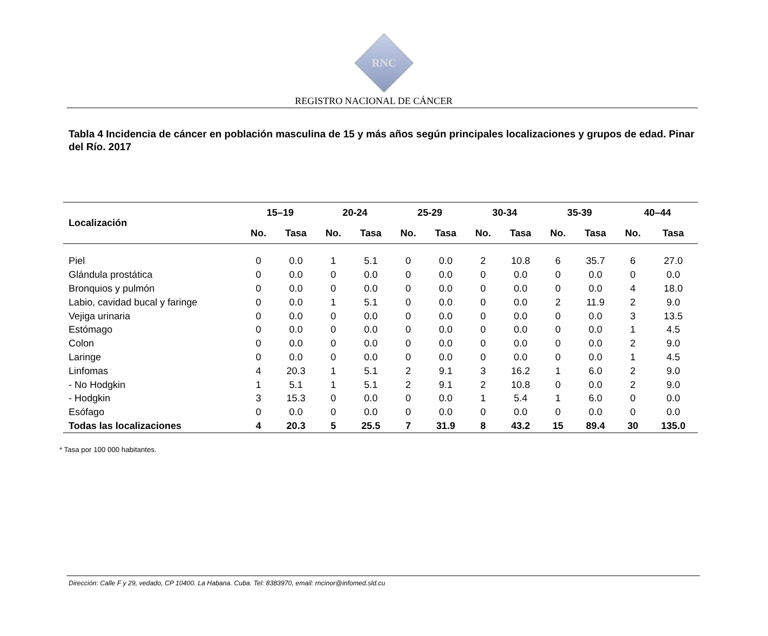RNC
REGISTRO NACIONAL DE CÁNCER
Tabla 4 Incidencia de cáncer en población masculina de 15 y más años según principales localizaciones y grupos de edad. Pinar del Río. 2017
| Localización | 15–19 | | 20-24 | | 25-29 | | 30-34 | | 35-39 | | 40–44 | |
| --- | --- | --- | --- | --- | --- | --- | --- | --- | --- | --- | --- | --- |
| | No. | Tasa | No. | Tasa | No. | Tasa | No. | Tasa | No. | Tasa | No. | Tasa |
| Piel | 0 | 0.0 | 1 | 5.1 | 0 | 0.0 | 2 | 10.8 | 6 | 35.7 | 6 | 27.0 |
| Glándula prostática | 0 | 0.0 | 0 | 0.0 | 0 | 0.0 | 0 | 0.0 | 0 | 0.0 | 0 | 0.0 |
| Bronquios y pulmón | 0 | 0.0 | 0 | 0.0 | 0 | 0.0 | 0 | 0.0 | 0 | 0.0 | 4 | 18.0 |
| Labio, cavidad bucal y faringe | 0 | 0.0 | 1 | 5.1 | 0 | 0.0 | 0 | 0.0 | 2 | 11.9 | 2 | 9.0 |
| Vejiga urinaria | 0 | 0.0 | 0 | 0.0 | 0 | 0.0 | 0 | 0.0 | 0 | 0.0 | 3 | 13.5 |
| Estómago | 0 | 0.0 | 0 | 0.0 | 0 | 0.0 | 0 | 0.0 | 0 | 0.0 | 1 | 4.5 |
| Colon | 0 | 0.0 | 0 | 0.0 | 0 | 0.0 | 0 | 0.0 | 0 | 0.0 | 2 | 9.0 |
| Laringe | 0 | 0.0 | 0 | 0.0 | 0 | 0.0 | 0 | 0.0 | 0 | 0.0 | 1 | 4.5 |
| Linfomas | 4 | 20.3 | 1 | 5.1 | 2 | 9.1 | 3 | 16.2 | 1 | 6.0 | 2 | 9.0 |
| - No Hodgkin | 1 | 5.1 | 1 | 5.1 | 2 | 9.1 | 2 | 10.8 | 0 | 0.0 | 2 | 9.0 |
| - Hodgkin | 3 | 15.3 | 0 | 0.0 | 0 | 0.0 | 1 | 5.4 | 1 | 6.0 | 0 | 0.0 |
| Esófago | 0 | 0.0 | 0 | 0.0 | 0 | 0.0 | 0 | 0.0 | 0 | 0.0 | 0 | 0.0 |
| Todas las localizaciones | 4 | 20.3 | 5 | 25.5 | 7 | 31.9 | 8 | 43.2 | 15 | 89.4 | 30 | 135.0 |
* Tasa por 100 000 habitantes.
Dirección: Calle F y 29, vedado, CP 10400. La Habana. Cuba. Tel: 8383970, email: rncinor@infomed.sld.cu